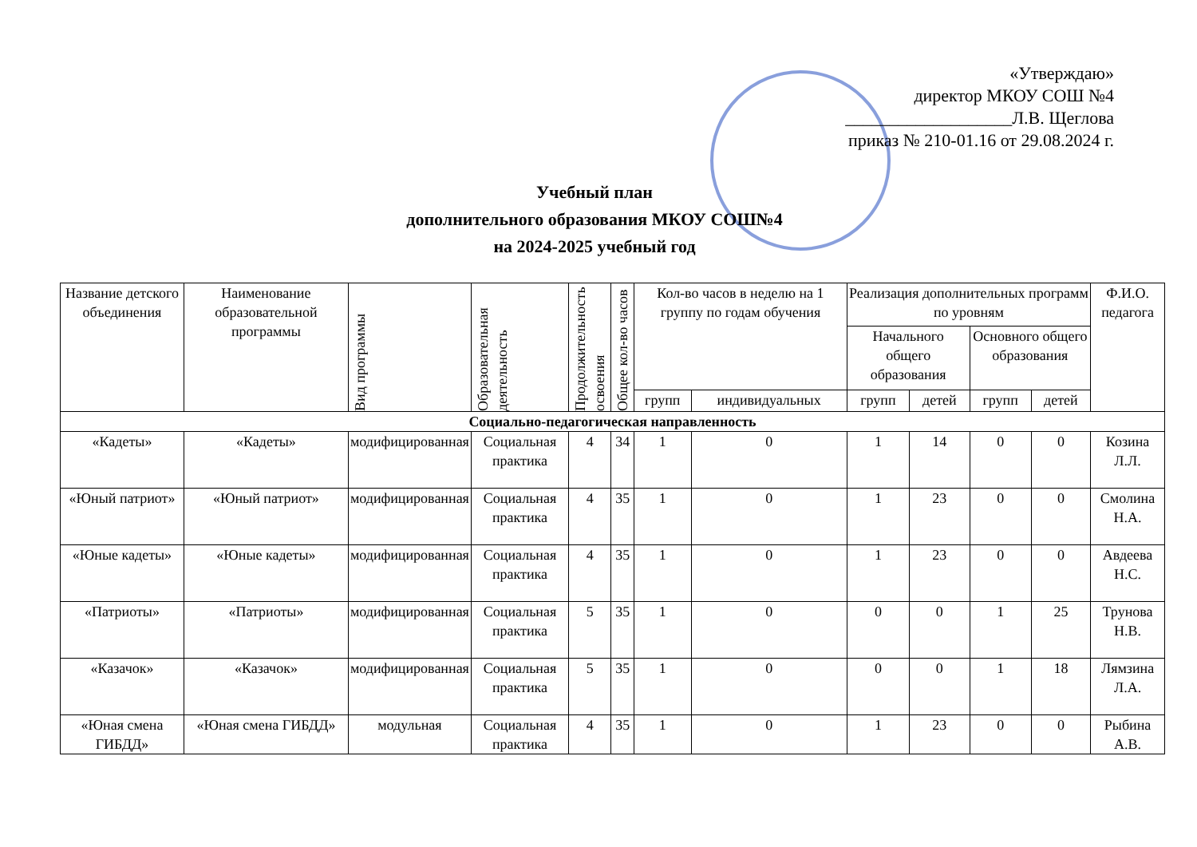«Утверждаю»
директор МКОУ СОШ №4
___________________Л.В. Щеглова
приказ № 210-01.16 от 29.08.2024 г.
Учебный план
дополнительного образования МКОУ СОШ№4
на 2024-2025 учебный год
| Название детского объединения | Наименование образовательной программы | Вид программы | Образовательная деятельность | Продолжительность освоения | Общее кол-во часов | Кол-во часов в неделю на 1 группу по годам обучения | | Реализация дополнительных программ по уровням | | | | Ф.И.О. педагога |
| --- | --- | --- | --- | --- | --- | --- | --- | --- | --- | --- | --- | --- |
| | | | | | | | | Начального общего образования | | Основного общего образования | | |
| | | | | | | групп | индивидуальных | групп | детей | групп | детей | |
| Социально-педагогическая направленность | | | | | | | | | | | | |
| «Кадеты» | «Кадеты» | модифицированная | Социальная практика | 4 | 34 | 1 | 0 | 1 | 14 | 0 | 0 | Козина Л.Л. |
| «Юный патриот» | «Юный патриот» | модифицированная | Социальная практика | 4 | 35 | 1 | 0 | 1 | 23 | 0 | 0 | Смолина Н.А. |
| «Юные кадеты» | «Юные кадеты» | модифицированная | Социальная практика | 4 | 35 | 1 | 0 | 1 | 23 | 0 | 0 | Авдеева Н.С. |
| «Патриоты» | «Патриоты» | модифицированная | Социальная практика | 5 | 35 | 1 | 0 | 0 | 0 | 1 | 25 | Трунова Н.В. |
| «Казачок» | «Казачок» | модифицированная | Социальная практика | 5 | 35 | 1 | 0 | 0 | 0 | 1 | 18 | Лямзина Л.А. |
| «Юная смена ГИБДД» | «Юная смена ГИБДД» | модульная | Социальная практика | 4 | 35 | 1 | 0 | 1 | 23 | 0 | 0 | Рыбина А.В. |